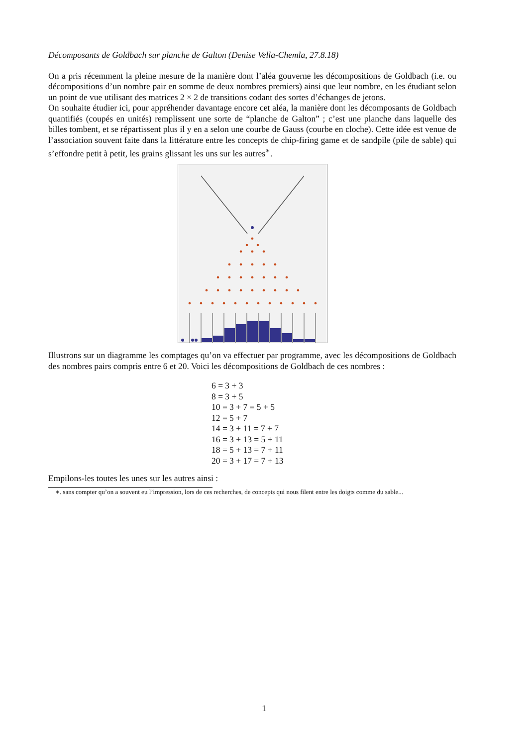Décomposants de Goldbach sur planche de Galton (Denise Vella-Chemla, 27.8.18)
On a pris récemment la pleine mesure de la manière dont l’aléa gouverne les décompositions de Goldbach (i.e. ou décompositions d’un nombre pair en somme de deux nombres premiers) ainsi que leur nombre, en les étudiant selon un point de vue utilisant des matrices 2 × 2 de transitions codant des sortes d’échanges de jetons.
On souhaite étudier ici, pour appréhender davantage encore cet aléa, la manière dont les décomposants de Goldbach quantifiés (coupés en unités) remplissent une sorte de “planche de Galton” ; c’est une planche dans laquelle des billes tombent, et se répartissent plus il y en a selon une courbe de Gauss (courbe en cloche). Cette idée est venue de l’association souvent faite dans la littérature entre les concepts de chip-firing game et de sandpile (pile de sable) qui s’effondre petit à petit, les grains glissant les uns sur les autres<sup>∗</sup>.
Illustrons sur un diagramme les comptages qu’on va effectuer par programme, avec les décompositions de Goldbach des nombres pairs compris entre 6 et 20. Voici les décompositions de Goldbach de ces nombres :
6 = 3 + 3
8 = 3 + 5
10 = 3 + 7 = 5 + 5
12 = 5 + 7
14 = 3 + 11 = 7 + 7
16 = 3 + 13 = 5 + 11
18 = 5 + 13 = 7 + 11
20 = 3 + 17 = 7 + 13
Empilons-les toutes les unes sur les autres ainsi :
∗. sans compter qu’on a souvent eu l’impression, lors de ces recherches, de concepts qui nous filent entre les doigts comme du sable...
1